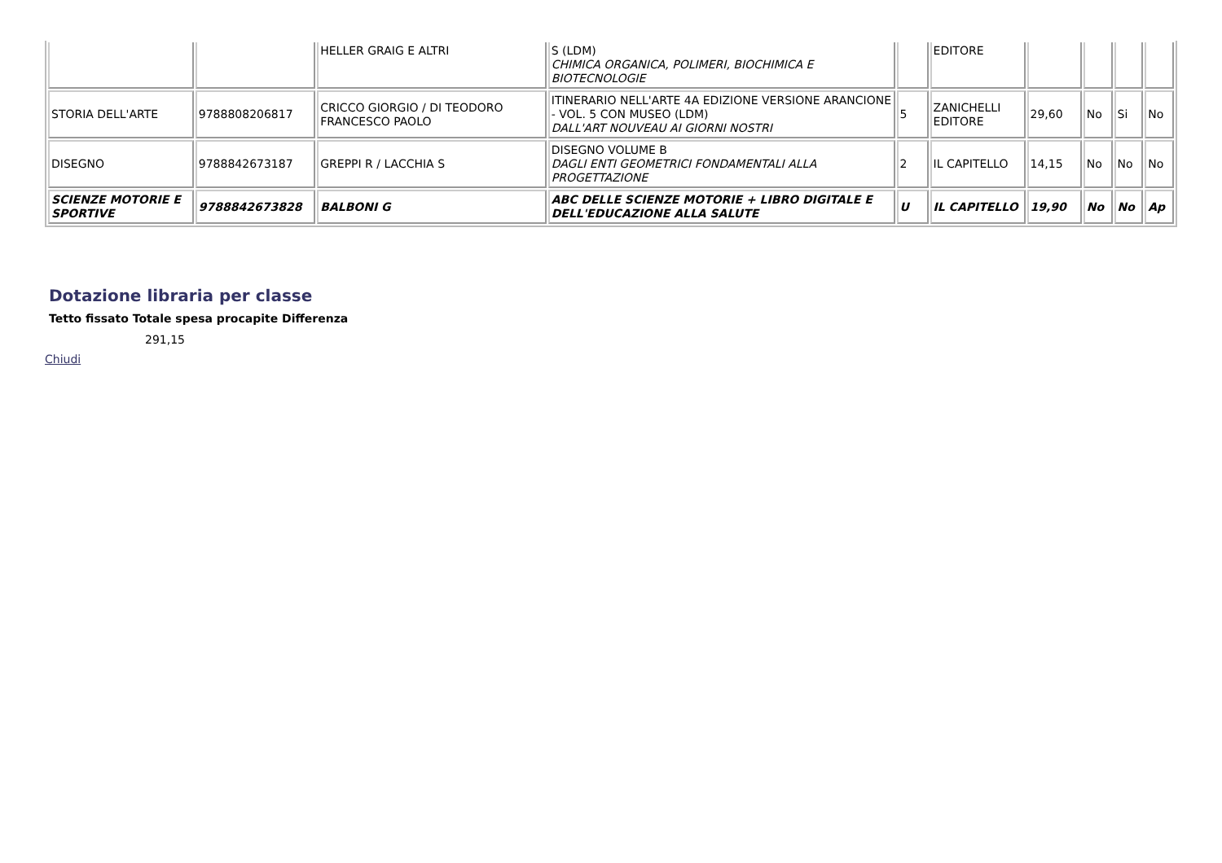| | | HELLER GRAIG E ALTRI | S (LDM) CHIMICA ORGANICA, POLIMERI, BIOCHIMICA E BIOTECNOLOGIE | | EDITORE | | | | |
| STORIA DELL'ARTE | 9788808206817 | CRICCO GIORGIO / DI TEODORO FRANCESCO PAOLO | ITINERARIO NELL'ARTE 4A EDIZIONE VERSIONE ARANCIONE - VOL. 5 CON MUSEO (LDM) DALL'ART NOUVEAU AI GIORNI NOSTRI | 5 | ZANICHELLI EDITORE | 29,60 | No | Si | No |
| DISEGNO | 9788842673187 | GREPPI R / LACCHIA S | DISEGNO VOLUME B DAGLI ENTI GEOMETRICI FONDAMENTALI ALLA PROGETTAZIONE | 2 | IL CAPITELLO | 14,15 | No | No | No |
| SCIENZE MOTORIE E SPORTIVE | 9788842673828 | BALBONI G | ABC DELLE SCIENZE MOTORIE + LIBRO DIGITALE E DELL'EDUCAZIONE ALLA SALUTE | U | IL CAPITELLO | 19,90 | No | No | Ap |
Dotazione libraria per classe
Tetto fissato Totale spesa procapite Differenza
291,15
Chiudi